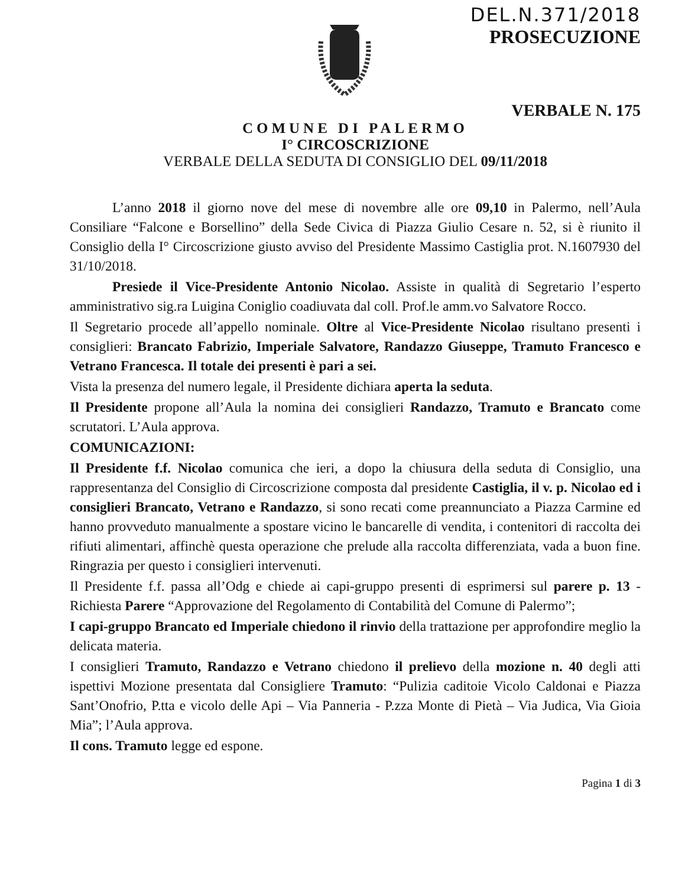DEL.N.371/2018
PROSECUZIONE
VERBALE N. 175
COMUNE DI PALERMO
I° CIRCOSCRIZIONE
VERBALE DELLA SEDUTA DI CONSIGLIO DEL 09/11/2018
L’anno 2018 il giorno nove del mese di novembre alle ore 09,10 in Palermo, nell’Aula Consiliare “Falcone e Borsellino” della Sede Civica di Piazza Giulio Cesare n. 52, si è riunito il Consiglio della I° Circoscrizione giusto avviso del Presidente Massimo Castiglia prot. N.1607930 del 31/10/2018.
Presiede il Vice-Presidente Antonio Nicolao. Assiste in qualità di Segretario l’esperto amministrativo sig.ra Luigina Coniglio coadiuvata dal coll. Prof.le amm.vo Salvatore Rocco.
Il Segretario procede all’appello nominale. Oltre al Vice-Presidente Nicolao risultano presenti i consiglieri: Brancato Fabrizio, Imperiale Salvatore, Randazzo Giuseppe, Tramuto Francesco e Vetrano Francesca. Il totale dei presenti è pari a sei.
Vista la presenza del numero legale, il Presidente dichiara aperta la seduta.
Il Presidente propone all’Aula la nomina dei consiglieri Randazzo, Tramuto e Brancato come scrutatori. L’Aula approva.
COMUNICAZIONI:
Il Presidente f.f. Nicolao comunica che ieri, a dopo la chiusura della seduta di Consiglio, una rappresentanza del Consiglio di Circoscrizione composta dal presidente Castiglia, il v. p. Nicolao ed i consiglieri Brancato, Vetrano e Randazzo, si sono recati come preannunciato a Piazza Carmine ed hanno provveduto manualmente a spostare vicino le bancarelle di vendita, i contenitori di raccolta dei rifiuti alimentari, affinchè questa operazione che prelude alla raccolta differenziata, vada a buon fine. Ringrazia per questo i consiglieri intervenuti.
Il Presidente f.f. passa all’Odg e chiede ai capi-gruppo presenti di esprimersi sul parere p. 13 -Richiesta Parere “Approvazione del Regolamento di Contabilità del Comune di Palermo”;
I capi-gruppo Brancato ed Imperiale chiedono il rinvio della trattazione per approfondire meglio la delicata materia.
I consiglieri Tramuto, Randazzo e Vetrano chiedono il prelievo della mozione n. 40 degli atti ispettivi Mozione presentata dal Consigliere Tramuto: “Pulizia caditoie Vicolo Caldonai e Piazza Sant’Onofrio, P.tta e vicolo delle Api – Via Panneria - P.zza Monte di Pietà – Via Judica, Via Gioia Mia”; l’Aula approva.
Il cons. Tramuto legge ed espone.
Pagina 1 di 3